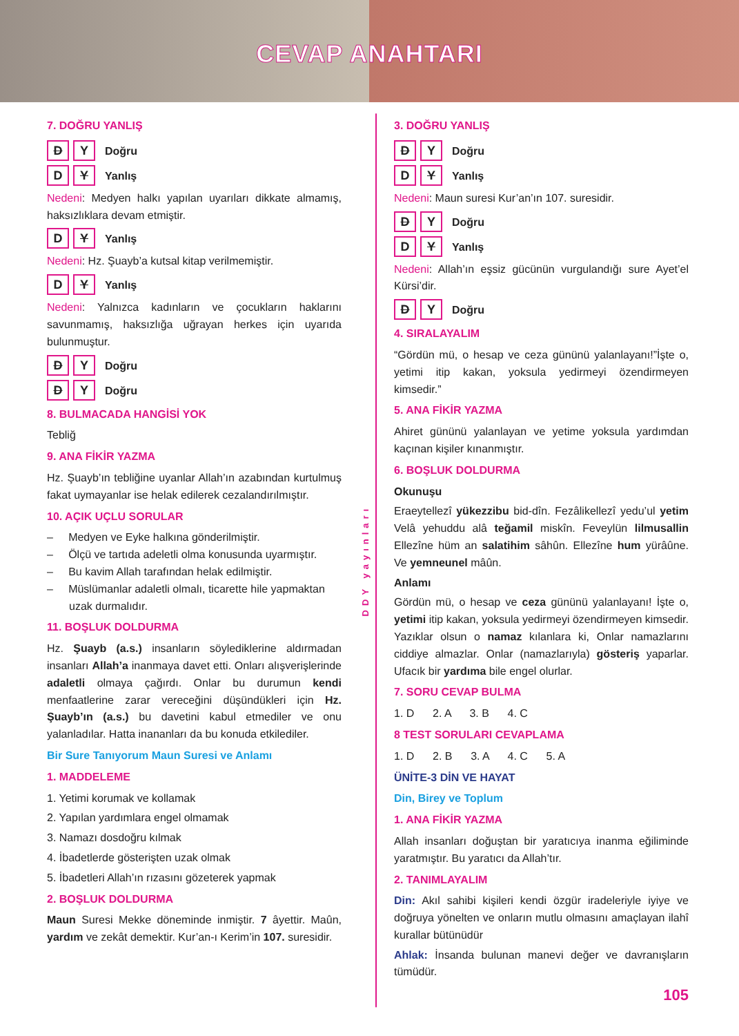CEVAP ANAHTARI
7. DOĞRU YANLIŞ
D Y Doğru
D Y Yanlış
Nedeni: Medyen halkı yapılan uyarıları dikkate almamış, haksızlıklara devam etmiştir.
D Y Yanlış
Nedeni: Hz. Şuayb’a kutsal kitap verilmemiştir.
D Y Yanlış
Nedeni: Yalnızca kadınların ve çocukların haklarını savunmamış, haksızlığa uğrayan herkes için uyarıda bulunmuştur.
D Y Doğru
D Y Doğru
8. BULMACADA HANGİSİ YOK
Tebliğ
9. ANA FİKİR YAZMA
Hz. Şuayb’ın tebliğine uyanlar Allah’ın azabından kurtulmuş fakat uymayanlar ise helak edilerek cezalandırılmıştır.
10. AÇIK UÇLU SORULAR
– Medyen ve Eyke halkına gönderilmiştir.
– Ölçü ve tartıda adeletli olma konusunda uyarmıştır.
– Bu kavim Allah tarafından helak edilmiştir.
– Müslümanlar adaletli olmalı, ticarette hile yapmaktan uzak durmalıdır.
11. BOŞLUK DOLDURMA
Hz. Şuayb (a.s.) insanların söylediklerine aldırmadan insanları Allah’a inanmaya davet etti. Onları alışverişlerinde adaletli olmaya çağırdı. Onlar bu durumun kendi menfaatlerine zarar vereceğini düşündükleri için Hz. Şuayb’ın (a.s.) bu davetini kabul etmediler ve onu yalanladılar. Hatta inananları da bu konuda etkilediler.
Bir Sure Tanıyorum Maun Suresi ve Anlamı
1. MADDELEME
1. Yetimi korumak ve kollamak
2. Yapılan yardımlara engel olmamak
3. Namazı dosdoğru kılmak
4. İbadetlerde gösterişten uzak olmak
5. İbadetleri Allah’ın rızasını gözeterek yapmak
2. BOŞLUK DOLDURMA
Maun Suresi Mekke döneminde inmiştir. 7 âyettir. Maûn, yardım ve zekât demektir. Kur’an-ı Kerim’in 107. suresidir.
DDY yayınları
3. DOĞRU YANLIŞ
D Y Doğru
D Y Yanlış
Nedeni: Maun suresi Kur’an’ın 107. suresidir.
D Y Doğru
D Y Yanlış
Nedeni: Allah’ın eşsiz gücünün vurgulandığı sure Ayet’el Kürsi’dir.
D Y Doğru
4. SIRALAYALIM
“Gördün mü, o hesap ve ceza gününü yalanlayanı!”İşte o, yetimi itip kakan, yoksula yedirmeyi özendirmeyen kimsedir.”
5. ANA FİKİR YAZMA
Ahiret gününü yalanlayan ve yetime yoksula yardımdan kaçınan kişiler kınanmıştır.
6. BOŞLUK DOLDURMA
Okunuşu
Eraeytellezî yükezzibu bid-dîn. Fezâlikellezî yedu’ul yetim Velâ yehuddu alâ teğamil miskîn. Feveylün lilmusallin Ellezîne hüm an salatihim sâhûn. Ellezîne hum yürâûne. Ve yemneunel mâûn.
Anlamı
Gördün mü, o hesap ve ceza gününü yalanlayanı! İşte o, yetimi itip kakan, yoksula yedirmeyi özendirmeyen kimsedir. Yazıklar olsun o namaz kılanlara ki, Onlar namazlarını ciddiye almazlar. Onlar (namazlarıyla) gösteriş yaparlar. Ufacık bir yardıma bile engel olurlar.
7. SORU CEVAP BULMA
1. D 2. A 3. B 4. C
8 TEST SORULARI CEVAPLAMA
1. D 2. B 3. A 4. C 5. A
ÜNİTE-3 DİN VE HAYAT
Din, Birey ve Toplum
1. ANA FİKİR YAZMA
Allah insanları doğuştan bir yaratıcıya inanma eğiliminde yaratmıştır. Bu yaratıcı da Allah’tır.
2. TANIMLAYALIM
Din: Akıl sahibi kişileri kendi özgür iradeleriyle iyiye ve doğruya yönelten ve onların mutlu olmasını amaçlayan ilahî kurallar bütünüdür
Ahlak: İnsanda bulunan manevi değer ve davranışların tümüdür.
105